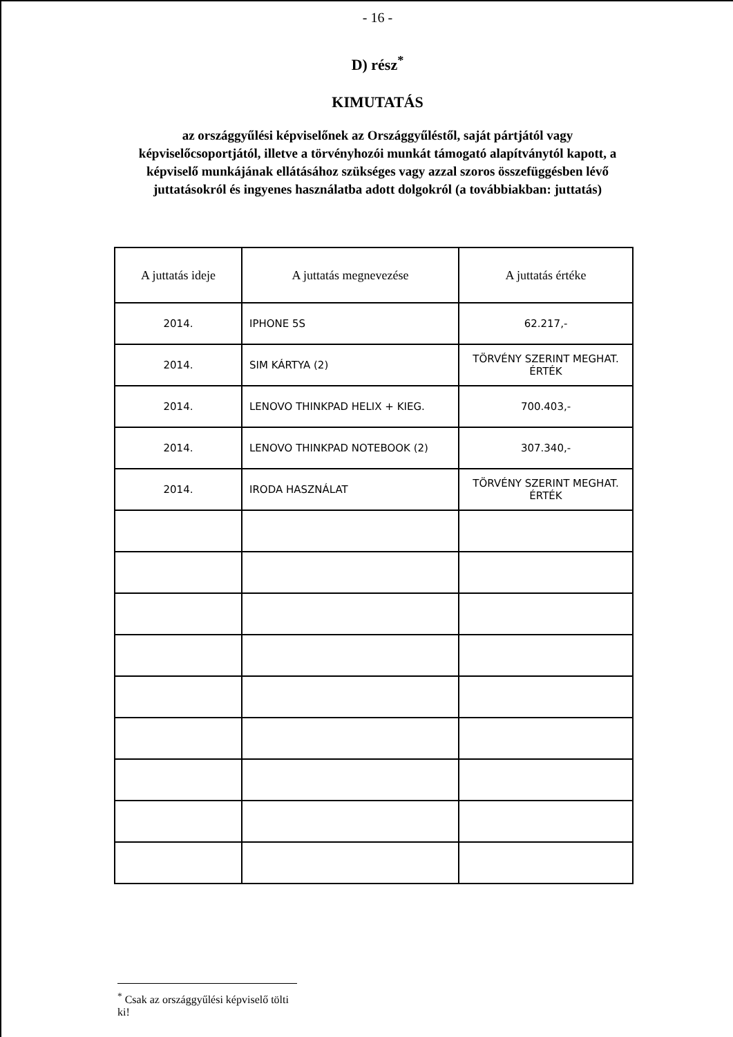- 16 -
D) rész<sup>*</sup>
KIMUTATÁS
az országgyűlési képviselőnek az Országgyűléstől, saját pártjától vagy képviselőcsoportjától, illetve a törvényhozói munkát támogató alapítványtól kapott, a képviselő munkájának ellátásához szükséges vagy azzal szoros összefüggésben lévő juttatásokról és ingyenes használatba adott dolgokról (a továbbiakban: juttatás)
| A juttatás ideje | A juttatás megnevezése | A juttatás értéke |
| --- | --- | --- |
| 2014. | IPHONE 5S | 62.217,- |
| 2014. | SIM KÁRTYA (2) | TÖRVÉNY SZERINT MEGHAT. ÉRTÉK |
| 2014. | LENOVO THINKPAD HELIX + KIEG. | 700.403,- |
| 2014. | LENOVO THINKPAD NOTEBOOK (2) | 307.340,- |
| 2014. | IRODA HASZNÁLAT | TÖRVÉNY SZERINT MEGHAT. ÉRTÉK |
<sup>*</sup> Csak az országgyűlési képviselő tölti ki!